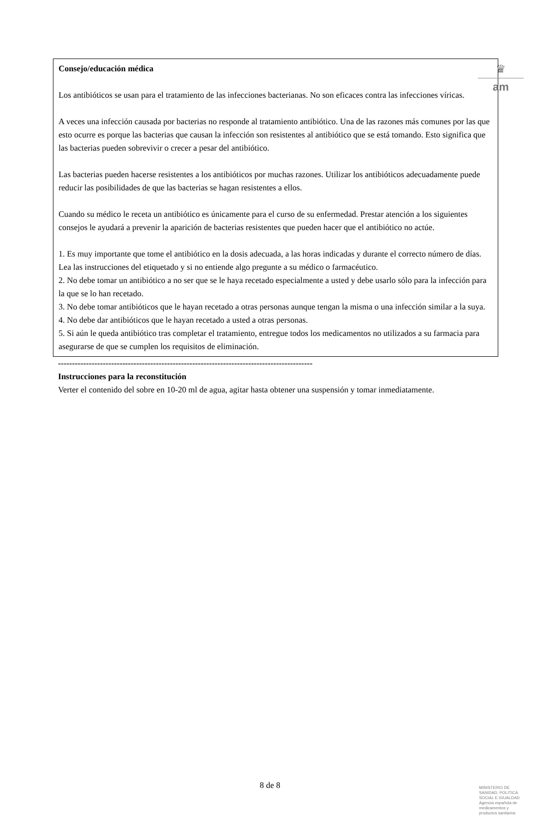♛
am
Consejo/educación médica
Los antibióticos se usan para el tratamiento de las infecciones bacterianas. No son eficaces contra las infecciones víricas.
A veces una infección causada por bacterias no responde al tratamiento antibiótico. Una de las razones más comunes por las que esto ocurre es porque las bacterias que causan la infección son resistentes al antibiótico que se está tomando. Esto significa que las bacterias pueden sobrevivir o crecer a pesar del antibiótico.
Las bacterias pueden hacerse resistentes a los antibióticos por muchas razones. Utilizar los antibióticos adecuadamente puede reducir las posibilidades de que las bacterias se hagan resistentes a ellos.
Cuando su médico le receta un antibiótico es únicamente para el curso de su enfermedad. Prestar atención a los siguientes consejos le ayudará a prevenir la aparición de bacterias resistentes que pueden hacer que el antibiótico no actúe.
1. Es muy importante que tome el antibiótico en la dosis adecuada, a las horas indicadas y durante el correcto número de días. Lea las instrucciones del etiquetado y si no entiende algo pregunte a su médico o farmacéutico.
2. No debe tomar un antibiótico a no ser que se le haya recetado especialmente a usted y debe usarlo sólo para la infección para la que se lo han recetado.
3. No debe tomar antibióticos que le hayan recetado a otras personas aunque tengan la misma o una infección similar a la suya.
4. No debe dar antibióticos que le hayan recetado a usted a otras personas.
5. Si aún le queda antibiótico tras completar el tratamiento, entregue todos los medicamentos no utilizados a su farmacia para asegurarse de que se cumplen los requisitos de eliminación.
-------------------------------------------------------------------------------------------
Instrucciones para la reconstitución
Verter el contenido del sobre en 10-20 ml de agua, agitar hasta obtener una suspensión y tomar inmediatamente.
8 de 8
MINISTERIO DE
SANIDAD, POLITICA
SOCIAL E IGUALDAD
Agencia española de
medicamentos y
productos sanitarios